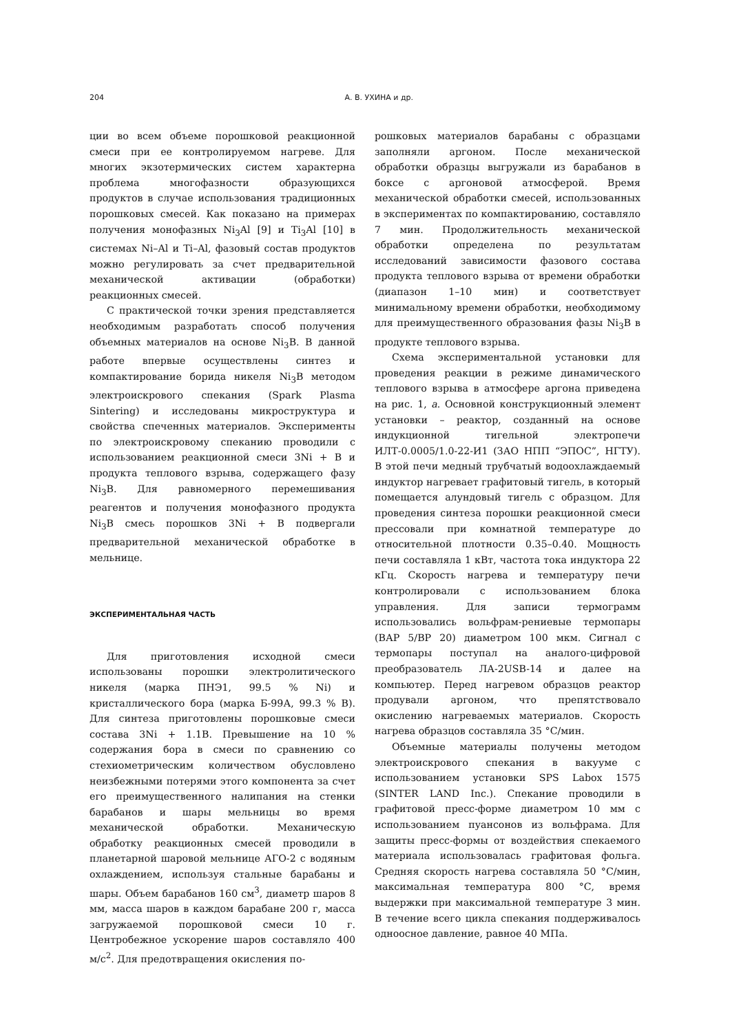204 А. В. УХИНА и др.
ции во всем объеме порошковой реакционной смеси при ее контролируемом нагреве. Для многих экзотермических систем характерна проблема многофазности образующихся продуктов в случае использования традиционных порошковых смесей. Как показано на примерах получения монофазных Ni<sub>3</sub>Al [9] и Ti<sub>3</sub>Al [10] в системах Ni–Al и Ti–Al, фазовый состав продуктов можно регулировать за счет предварительной механической активации (обработки) реакционных смесей.
С практической точки зрения представляется необходимым разработать способ получения объемных материалов на основе Ni<sub>3</sub>B. В данной работе впервые осуществлены синтез и компактирование борида никеля Ni<sub>3</sub>B методом электроискрового спекания (Spark Plasma Sintering) и исследованы микроструктура и свойства спеченных материалов. Эксперименты по электроискровому спеканию проводили с использованием реакционной смеси 3Ni + B и продукта теплового взрыва, содержащего фазу Ni<sub>3</sub>B. Для равномерного перемешивания реагентов и получения монофазного продукта Ni<sub>3</sub>B смесь порошков 3Ni + B подвергали предварительной механической обработке в мельнице.
ЭКСПЕРИМЕНТАЛЬНАЯ ЧАСТЬ
Для приготовления исходной смеси использованы порошки электролитического никеля (марка ПНЭ1, 99.5 % Ni) и кристаллического бора (марка Б-99А, 99.3 % B). Для синтеза приготовлены порошковые смеси состава 3Ni + 1.1B. Превышение на 10 % содержания бора в смеси по сравнению со стехиометрическим количеством обусловлено неизбежными потерями этого компонента за счет его преимущественного налипания на стенки барабанов и шары мельницы во время механической обработки. Механическую обработку реакционных смесей проводили в планетарной шаровой мельнице АГО-2 с водяным охлаждением, используя стальные барабаны и шары. Объем барабанов 160 см<sup>3</sup>, диаметр шаров 8 мм, масса шаров в каждом барабане 200 г, масса загружаемой порошковой смеси 10 г. Центробежное ускорение шаров составляло 400 м/с<sup>2</sup>. Для предотвращения окисления по-
рошковых материалов барабаны с образцами заполняли аргоном. После механической обработки образцы выгружали из барабанов в боксе с аргоновой атмосферой. Время механической обработки смесей, использованных в экспериментах по компактированию, составляло 7 мин. Продолжительность механической обработки определена по результатам исследований зависимости фазового состава продукта теплового взрыва от времени обработки (диапазон 1–10 мин) и соответствует минимальному времени обработки, необходимому для преимущественного образования фазы Ni<sub>3</sub>B в продукте теплового взрыва.
Схема экспериментальной установки для проведения реакции в режиме динамического теплового взрыва в атмосфере аргона приведена на рис. 1, а. Основной конструкционный элемент установки – реактор, созданный на основе индукционной тигельной электропечи ИЛТ-0.0005/1.0-22-И1 (ЗАО НПП “ЭПОС”, НГТУ). В этой печи медный трубчатый водоохлаждаемый индуктор нагревает графитовый тигель, в который помещается алундовый тигель с образцом. Для проведения синтеза порошки реакционной смеси прессовали при комнатной температуре до относительной плотности 0.35–0.40. Мощность печи составляла 1 кВт, частота тока индуктора 22 кГц. Скорость нагрева и температуру печи контролировали с использованием блока управления. Для записи термограмм использовались вольфрам-рениевые термопары (ВАР 5/ВР 20) диаметром 100 мкм. Сигнал с термопары поступал на аналого-цифровой преобразователь ЛА-2USB-14 и далее на компьютер. Перед нагревом образцов реактор продували аргоном, что препятствовало окислению нагреваемых материалов. Скорость нагрева образцов составляла 35 °С/мин.
Объемные материалы получены методом электроискрового спекания в вакууме с использованием установки SPS Labox 1575 (SINTER LAND Inc.). Спекание проводили в графитовой пресс-форме диаметром 10 мм с использованием пуансонов из вольфрама. Для защиты пресс-формы от воздействия спекаемого материала использовалась графитовая фольга. Средняя скорость нагрева составляла 50 °С/мин, максимальная температура 800 °С, время выдержки при максимальной температуре 3 мин. В течение всего цикла спекания поддерживалось одноосное давление, равное 40 МПа.